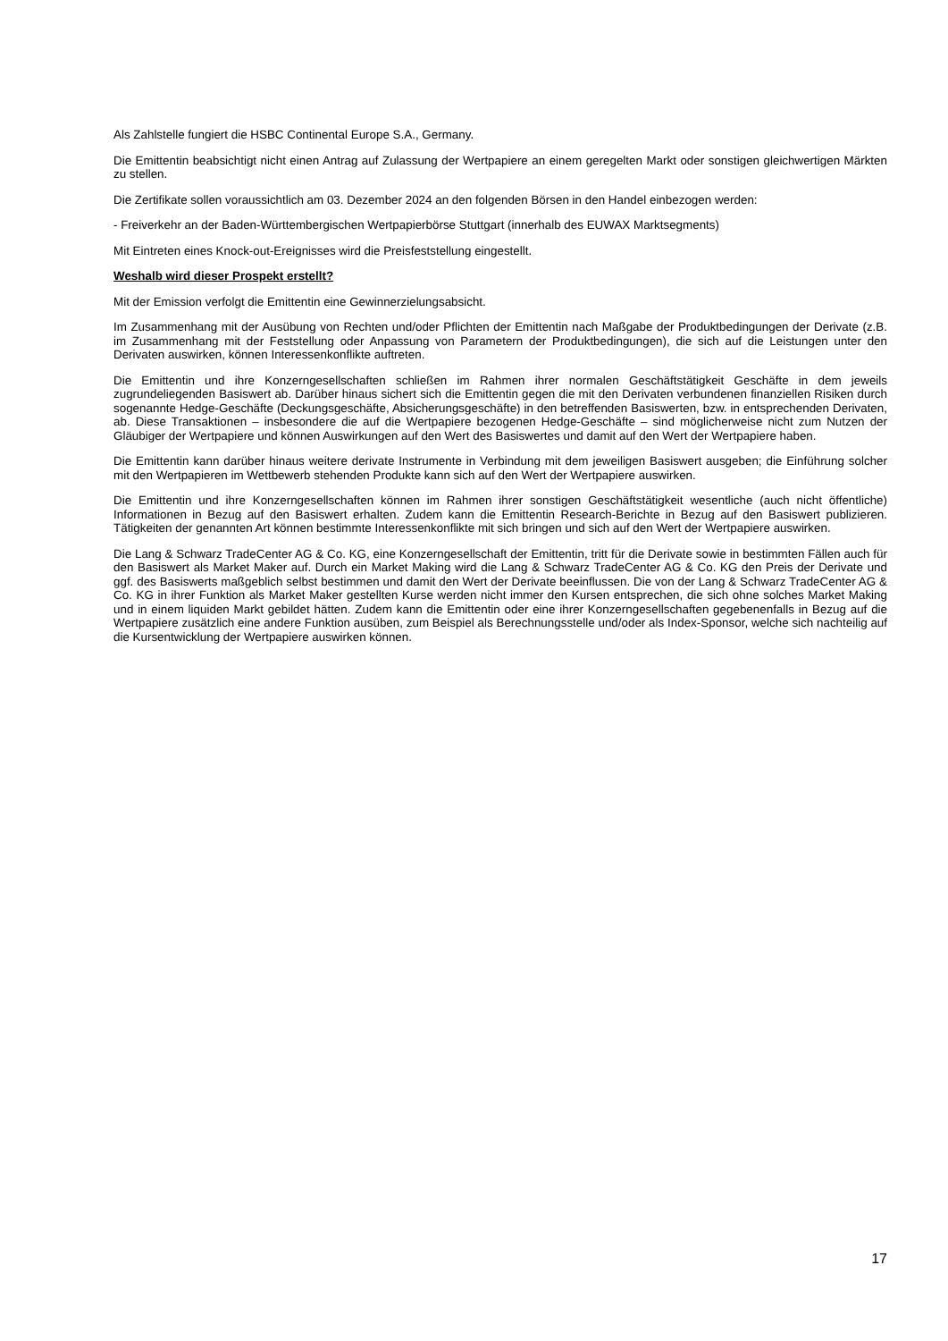Als Zahlstelle fungiert die HSBC Continental Europe S.A., Germany.
Die Emittentin beabsichtigt nicht einen Antrag auf Zulassung der Wertpapiere an einem geregelten Markt oder sonstigen gleichwertigen Märkten zu stellen.
Die Zertifikate sollen voraussichtlich am 03. Dezember 2024 an den folgenden Börsen in den Handel einbezogen werden:
- Freiverkehr an der Baden-Württembergischen Wertpapierbörse Stuttgart (innerhalb des EUWAX Marktsegments)
Mit Eintreten eines Knock-out-Ereignisses wird die Preisfeststellung eingestellt.
Weshalb wird dieser Prospekt erstellt?
Mit der Emission verfolgt die Emittentin eine Gewinnerzielungsabsicht.
Im Zusammenhang mit der Ausübung von Rechten und/oder Pflichten der Emittentin nach Maßgabe der Produktbedingungen der Derivate (z.B. im Zusammenhang mit der Feststellung oder Anpassung von Parametern der Produktbedingungen), die sich auf die Leistungen unter den Derivaten auswirken, können Interessenkonflikte auftreten.
Die Emittentin und ihre Konzerngesellschaften schließen im Rahmen ihrer normalen Geschäftstätigkeit Geschäfte in dem jeweils zugrundeliegenden Basiswert ab. Darüber hinaus sichert sich die Emittentin gegen die mit den Derivaten verbundenen finanziellen Risiken durch sogenannte Hedge-Geschäfte (Deckungsgeschäfte, Absicherungsgeschäfte) in den betreffenden Basiswerten, bzw. in entsprechenden Derivaten, ab. Diese Transaktionen – insbesondere die auf die Wertpapiere bezogenen Hedge-Geschäfte – sind möglicherweise nicht zum Nutzen der Gläubiger der Wertpapiere und können Auswirkungen auf den Wert des Basiswertes und damit auf den Wert der Wertpapiere haben.
Die Emittentin kann darüber hinaus weitere derivate Instrumente in Verbindung mit dem jeweiligen Basiswert ausgeben; die Einführung solcher mit den Wertpapieren im Wettbewerb stehenden Produkte kann sich auf den Wert der Wertpapiere auswirken.
Die Emittentin und ihre Konzerngesellschaften können im Rahmen ihrer sonstigen Geschäftstätigkeit wesentliche (auch nicht öffentliche) Informationen in Bezug auf den Basiswert erhalten. Zudem kann die Emittentin Research-Berichte in Bezug auf den Basiswert publizieren. Tätigkeiten der genannten Art können bestimmte Interessenkonflikte mit sich bringen und sich auf den Wert der Wertpapiere auswirken.
Die Lang & Schwarz TradeCenter AG & Co. KG, eine Konzerngesellschaft der Emittentin, tritt für die Derivate sowie in bestimmten Fällen auch für den Basiswert als Market Maker auf. Durch ein Market Making wird die Lang & Schwarz TradeCenter AG & Co. KG den Preis der Derivate und ggf. des Basiswerts maßgeblich selbst bestimmen und damit den Wert der Derivate beeinflussen. Die von der Lang & Schwarz TradeCenter AG & Co. KG in ihrer Funktion als Market Maker gestellten Kurse werden nicht immer den Kursen entsprechen, die sich ohne solches Market Making und in einem liquiden Markt gebildet hätten. Zudem kann die Emittentin oder eine ihrer Konzerngesellschaften gegebenenfalls in Bezug auf die Wertpapiere zusätzlich eine andere Funktion ausüben, zum Beispiel als Berechnungsstelle und/oder als Index-Sponsor, welche sich nachteilig auf die Kursentwicklung der Wertpapiere auswirken können.
17